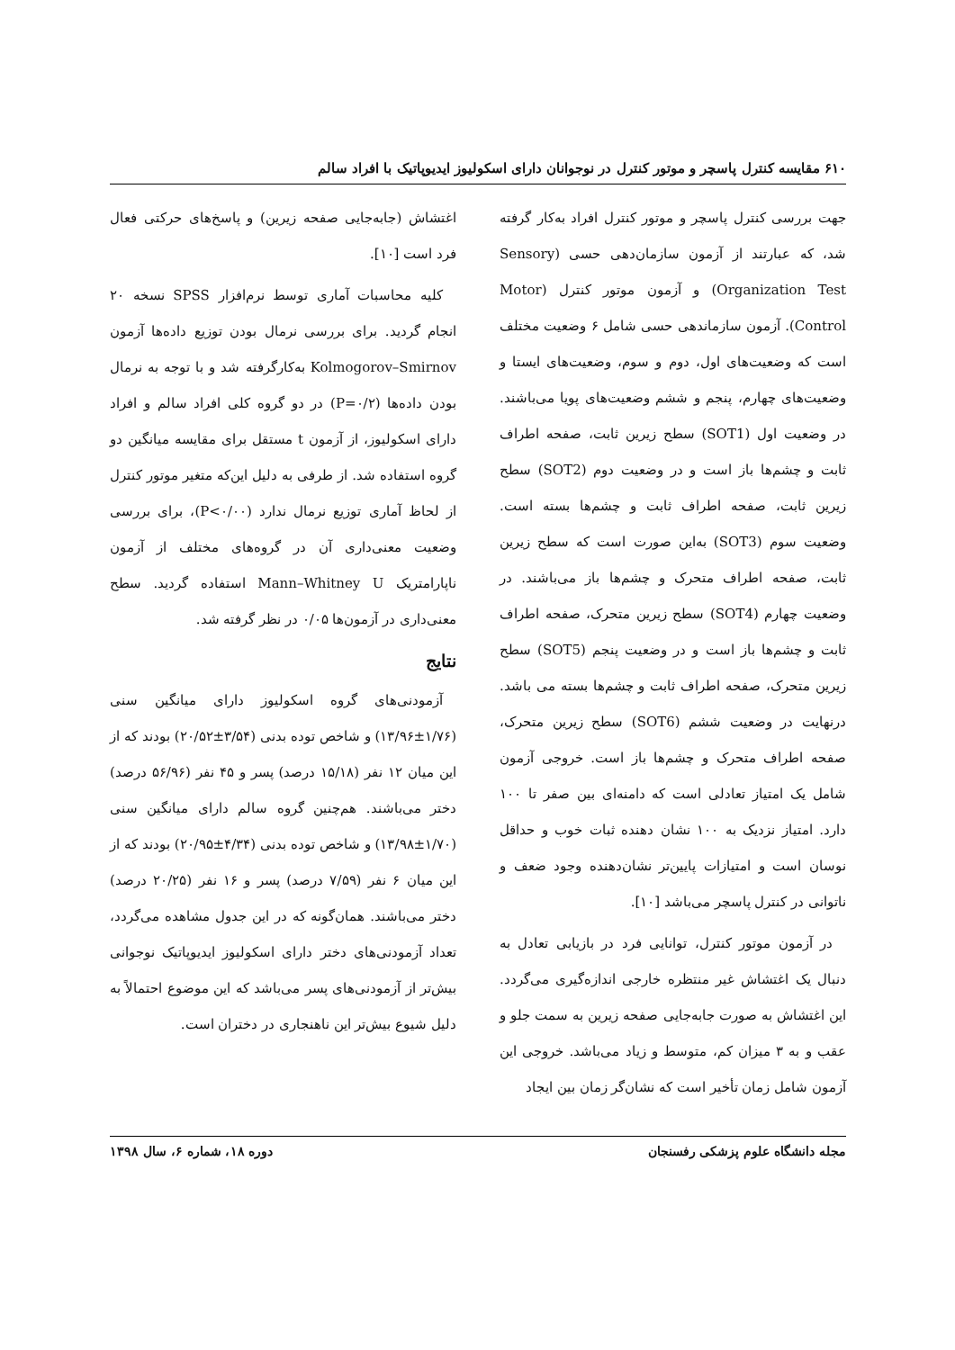۶۱۰ مقایسه کنترل پاسچر و موتور کنترل در نوجوانان دارای اسکولیوز ایدیوپاتیک با افراد سالم
جهت بررسی کنترل پاسچر و موتور کنترل افراد به‌کار گرفته شد، که عبارتند از آزمون سازمان‌دهی حسی (Sensory Organization Test) و آزمون موتور کنترل (Motor Control). آزمون سازماندهی حسی شامل ۶ وضعیت مختلف است که وضعیت‌های اول، دوم و سوم، وضعیت‌های ایستا و وضعیت‌های چهارم، پنجم و ششم وضعیت‌های پویا می‌باشند. در وضعیت اول (SOT1) سطح زیرین ثابت، صفحه اطراف ثابت و چشم‌ها باز است و در وضعیت دوم (SOT2) سطح زیرین ثابت، صفحه اطراف ثابت و چشم‌ها بسته است. وضعیت سوم (SOT3) به‌این صورت است که سطح زیرین ثابت، صفحه اطراف متحرک و چشم‌ها باز می‌باشند. در وضعیت چهارم (SOT4) سطح زیرین متحرک، صفحه اطراف ثابت و چشم‌ها باز است و در وضعیت پنجم (SOT5) سطح زیرین متحرک، صفحه اطراف ثابت و چشم‌ها بسته می باشد. درنهایت در وضعیت ششم (SOT6) سطح زیرین متحرک، صفحه اطراف متحرک و چشم‌ها باز است. خروجی آزمون شامل یک امتیاز تعادلی است که دامنه‌ای بین صفر تا ۱۰۰ دارد. امتیاز نزدیک به ۱۰۰ نشان دهنده ثبات خوب و حداقل نوسان است و امتیازات پایین‌تر نشان‌دهنده وجود ضعف و ناتوانی در کنترل پاسچر می‌باشد [۱۰].
 در آزمون موتور کنترل، توانایی فرد در بازیابی تعادل به دنبال یک اغتشاش غیر منتظره خارجی اندازه‌گیری می‌گردد. این اغتشاش به صورت جابه‌جایی صفحه زیرین به سمت جلو و عقب و به ۳ میزان کم، متوسط و زیاد می‌باشد. خروجی این آزمون شامل زمان تأخیر است که نشان‌گر زمان بین ایجاد
اغتشاش (جابه‌جایی صفحه زیرین) و پاسخ‌های حرکتی فعال فرد است [۱۰].
 کلیه محاسبات آماری توسط نرم‌افزار SPSS نسخه ۲۰ انجام گردید. برای بررسی نرمال بودن توزیع داده‌ها آزمون Kolmogorov–Smirnov به‌کارگرفته شد و با توجه به نرمال بودن داده‌ها (P=۰/۲) در دو گروه کلی افراد سالم و افراد دارای اسکولیوز، از آزمون t مستقل برای مقایسه میانگین دو گروه استفاده شد. از طرفی به دلیل این‌که متغیر موتور کنترل از لحاظ آماری توزیع نرمال ندارد (P<۰/۰۰)، برای بررسی وضعیت معنی‌داری آن در گروه‌های مختلف از آزمون ناپارامتریک Mann–Whitney U استفاده گردید. سطح معنی‌داری در آزمون‌ها ۰/۰۵ در نظر گرفته شد.
نتایج
 آزمودنی‌های گروه اسکولیوز دارای میانگین سنی (۱/۷۶±۱۳/۹۶) و شاخص توده بدنی (۳/۵۴±۲۰/۵۲) بودند که از این میان ۱۲ نفر (۱۵/۱۸ درصد) پسر و ۴۵ نفر (۵۶/۹۶ درصد) دختر می‌باشند. هم‌چنین گروه سالم دارای میانگین سنی (۱/۷۰±۱۳/۹۸) و شاخص توده بدنی (۴/۳۴±۲۰/۹۵) بودند که از این میان ۶ نفر (۷/۵۹ درصد) پسر و ۱۶ نفر (۲۰/۲۵ درصد) دختر می‌باشند. همان‌گونه که در این جدول مشاهده می‌گردد، تعداد آزمودنی‌های دختر دارای اسکولیوز ایدیوپاتیک نوجوانی بیش‌تر از آزمودنی‌های پسر می‌باشد که این موضوع احتمالاً به دلیل شیوع بیش‌تر این ناهنجاری در دختران است.
مجله دانشگاه علوم پزشکی رفسنجان دوره ۱۸، شماره ۶، سال ۱۳۹۸